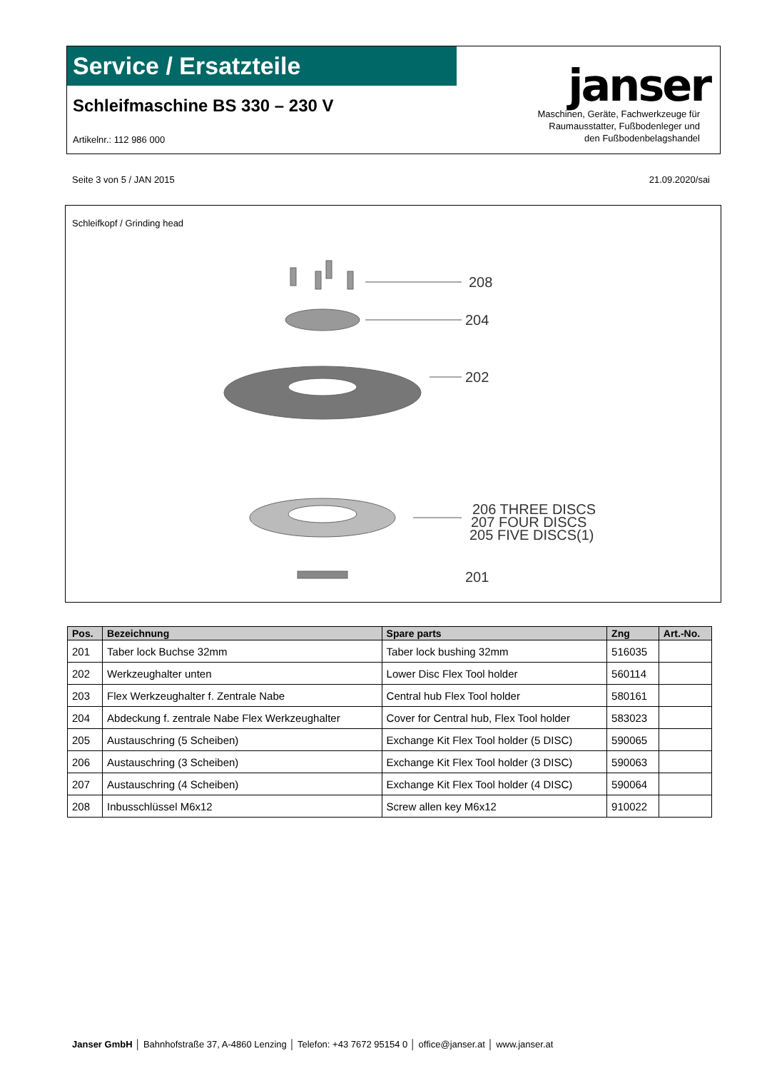Service / Ersatzteile
Schleifmaschine BS 330 – 230 V
Artikelnr.: 112 986 000
janser
Maschinen, Geräte, Fachwerkzeuge für
Raumausstatter, Fußbodenleger und
den Fußbodenbelagshandel
Seite 3 von 5 / JAN 2015 21.09.2020/sai
Schleifkopf / Grinding head
208
204
202
206 THREE DISCS
207 FOUR DISCS
205 FIVE DISCS(1)
201
| Pos. | Bezeichnung | Spare parts | Zng | Art.-No. |
| --- | --- | --- | --- | --- |
| 201 | Taber lock Buchse 32mm | Taber lock bushing 32mm | 516035 | |
| 202 | Werkzeughalter unten | Lower Disc Flex Tool holder | 560114 | |
| 203 | Flex Werkzeughalter f. Zentrale Nabe | Central hub Flex Tool holder | 580161 | |
| 204 | Abdeckung f. zentrale Nabe Flex Werkzeughalter | Cover for Central hub, Flex Tool holder | 583023 | |
| 205 | Austauschring (5 Scheiben) | Exchange Kit Flex Tool holder (5 DISC) | 590065 | |
| 206 | Austauschring (3 Scheiben) | Exchange Kit Flex Tool holder (3 DISC) | 590063 | |
| 207 | Austauschring (4 Scheiben) | Exchange Kit Flex Tool holder (4 DISC) | 590064 | |
| 208 | Inbusschlüssel M6x12 | Screw allen key M6x12 | 910022 | |
Janser GmbH │ Bahnhofstraße 37, A-4860 Lenzing │ Telefon: +43 7672 95154 0 │ office@janser.at │ www.janser.at